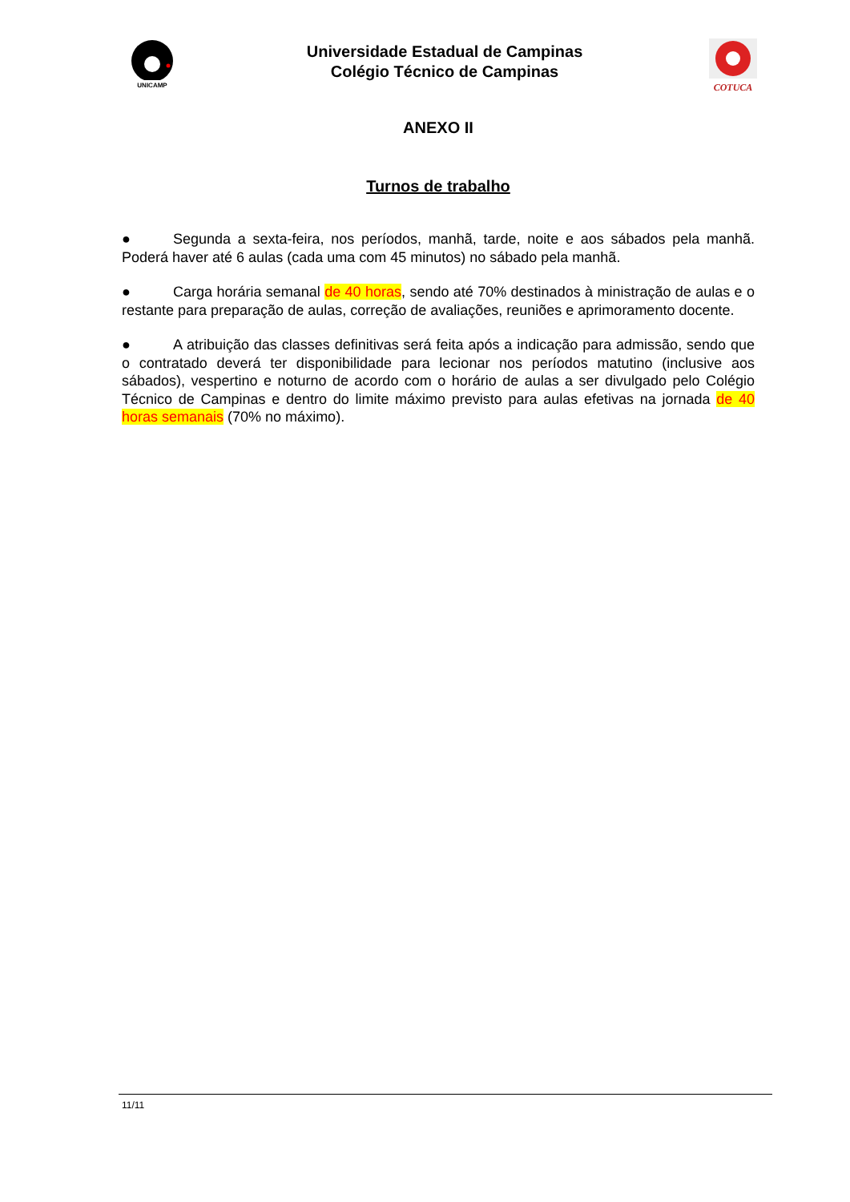UNICAMP
Universidade Estadual de Campinas
Colégio Técnico de Campinas
COTUCA
ANEXO II
Turnos de trabalho
● Segunda a sexta-feira, nos períodos, manhã, tarde, noite e aos sábados pela manhã. Poderá haver até 6 aulas (cada uma com 45 minutos) no sábado pela manhã.
● Carga horária semanal de 40 horas, sendo até 70% destinados à ministração de aulas e o restante para preparação de aulas, correção de avaliações, reuniões e aprimoramento docente.
● A atribuição das classes definitivas será feita após a indicação para admissão, sendo que o contratado deverá ter disponibilidade para lecionar nos períodos matutino (inclusive aos sábados), vespertino e noturno de acordo com o horário de aulas a ser divulgado pelo Colégio Técnico de Campinas e dentro do limite máximo previsto para aulas efetivas na jornada de 40 horas semanais (70% no máximo).
11/11